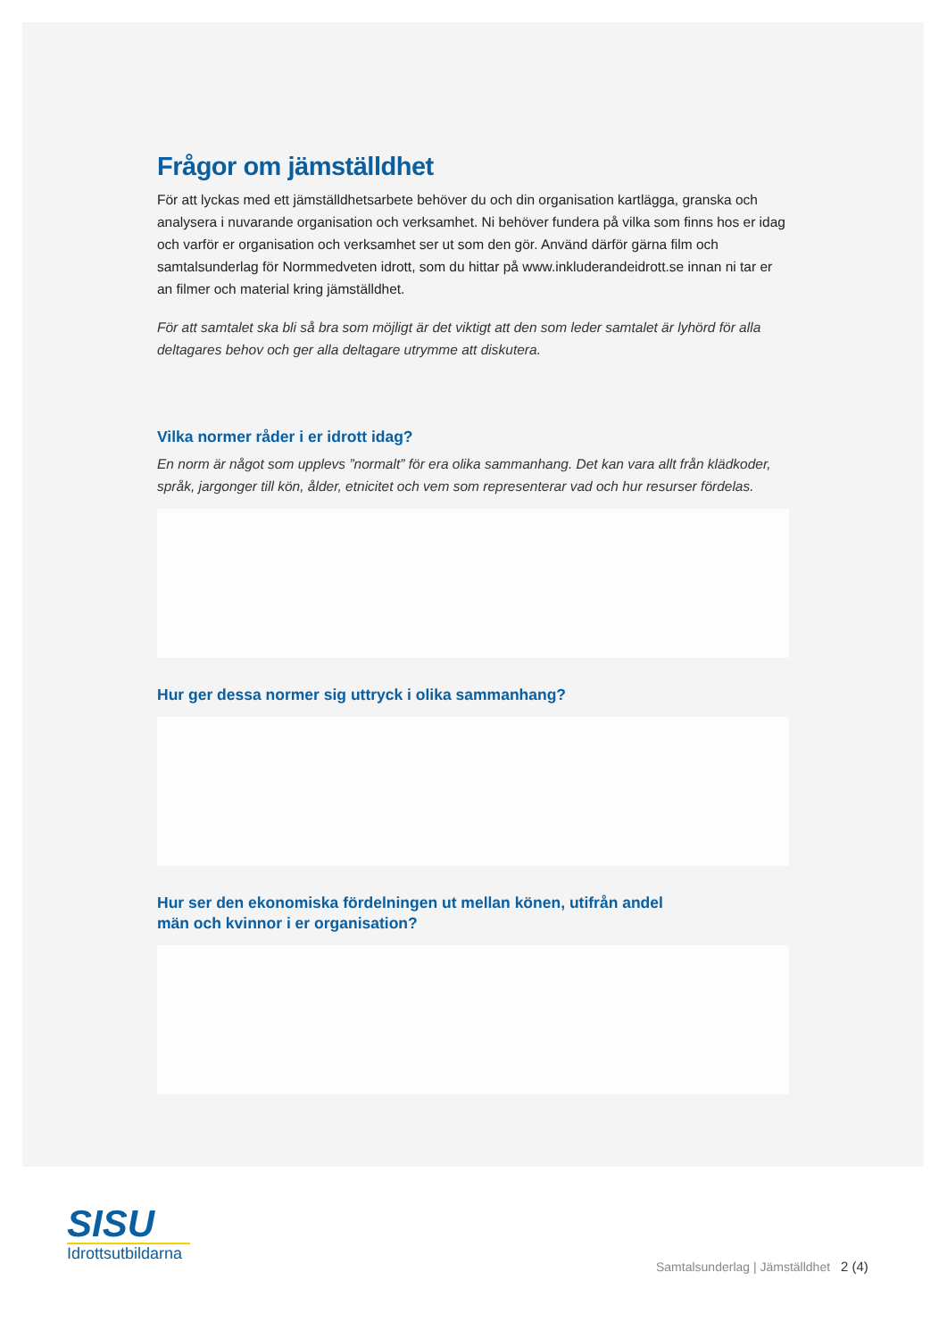Frågor om jämställdhet
För att lyckas med ett jämställdhetsarbete behöver du och din organisation kartlägga, granska och analysera i nuvarande organisation och verksamhet. Ni behöver fundera på vilka som finns hos er idag och varför er organisation och verksamhet ser ut som den gör. Använd därför gärna film och samtalsunderlag för Normmedveten idrott, som du hittar på www.inkluderandeidrott.se innan ni tar er an filmer och material kring jämställdhet.
För att samtalet ska bli så bra som möjligt är det viktigt att den som leder samtalet är lyhörd för alla deltagares behov och ger alla deltagare utrymme att diskutera.
Vilka normer råder i er idrott idag?
En norm är något som upplevs ”normalt” för era olika sammanhang. Det kan vara allt från klädkoder, språk, jargonger till kön, ålder, etnicitet och vem som representerar vad och hur resurser fördelas.
Hur ger dessa normer sig uttryck i olika sammanhang?
Hur ser den ekonomiska fördelningen ut mellan könen, utifrån andel
män och kvinnor i er organisation?
SISU
Idrottsutbildarna
Samtalsunderlag | Jämställdhet 2 (4)